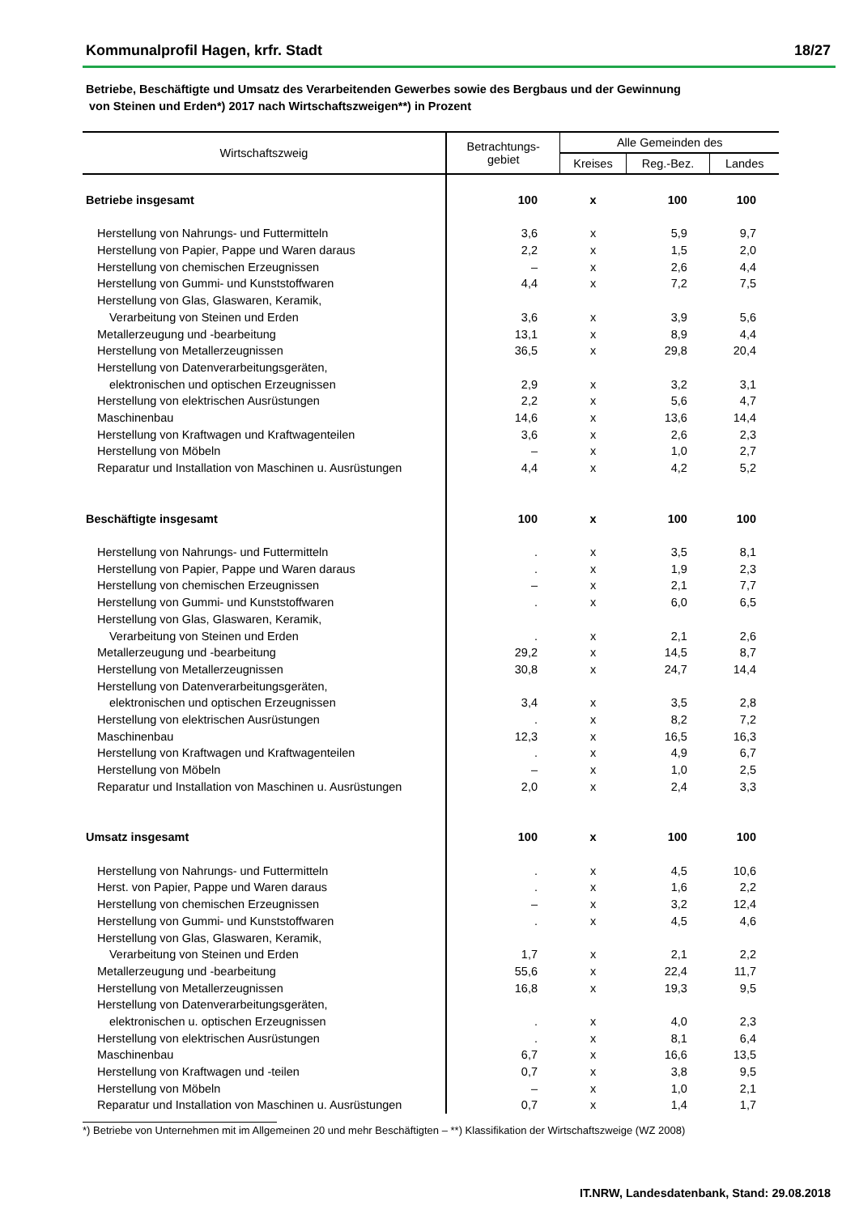Kommunalprofil Hagen, krfr. Stadt 18/27
Betriebe, Beschäftigte und Umsatz des Verarbeitenden Gewerbes sowie des Bergbaus und der Gewinnung
von Steinen und Erden*) 2017 nach Wirtschaftszweigen**) in Prozent
| Wirtschaftszweig | Betrachtungs- gebiet | Alle Gemeinden des | | |
| --- | --- | --- | --- | --- |
| | | Kreises | Reg.-Bez. | Landes |
| Betriebe insgesamt | 100 | x | 100 | 100 |
| Herstellung von Nahrungs- und Futtermitteln | 3,6 | x | 5,9 | 9,7 |
| Herstellung von Papier, Pappe und Waren daraus | 2,2 | x | 1,5 | 2,0 |
| Herstellung von chemischen Erzeugnissen | – | x | 2,6 | 4,4 |
| Herstellung von Gummi- und Kunststoffwaren | 4,4 | x | 7,2 | 7,5 |
| Herstellung von Glas, Glaswaren, Keramik, | | | | |
| Verarbeitung von Steinen und Erden | 3,6 | x | 3,9 | 5,6 |
| Metallerzeugung und -bearbeitung | 13,1 | x | 8,9 | 4,4 |
| Herstellung von Metallerzeugnissen | 36,5 | x | 29,8 | 20,4 |
| Herstellung von Datenverarbeitungsgeräten, | | | | |
| elektronischen und optischen Erzeugnissen | 2,9 | x | 3,2 | 3,1 |
| Herstellung von elektrischen Ausrüstungen | 2,2 | x | 5,6 | 4,7 |
| Maschinenbau | 14,6 | x | 13,6 | 14,4 |
| Herstellung von Kraftwagen und Kraftwagenteilen | 3,6 | x | 2,6 | 2,3 |
| Herstellung von Möbeln | – | x | 1,0 | 2,7 |
| Reparatur und Installation von Maschinen u. Ausrüstungen | 4,4 | x | 4,2 | 5,2 |
| Beschäftigte insgesamt | 100 | x | 100 | 100 |
| Herstellung von Nahrungs- und Futtermitteln | . | x | 3,5 | 8,1 |
| Herstellung von Papier, Pappe und Waren daraus | . | x | 1,9 | 2,3 |
| Herstellung von chemischen Erzeugnissen | – | x | 2,1 | 7,7 |
| Herstellung von Gummi- und Kunststoffwaren | . | x | 6,0 | 6,5 |
| Herstellung von Glas, Glaswaren, Keramik, | | | | |
| Verarbeitung von Steinen und Erden | . | x | 2,1 | 2,6 |
| Metallerzeugung und -bearbeitung | 29,2 | x | 14,5 | 8,7 |
| Herstellung von Metallerzeugnissen | 30,8 | x | 24,7 | 14,4 |
| Herstellung von Datenverarbeitungsgeräten, | | | | |
| elektronischen und optischen Erzeugnissen | 3,4 | x | 3,5 | 2,8 |
| Herstellung von elektrischen Ausrüstungen | . | x | 8,2 | 7,2 |
| Maschinenbau | 12,3 | x | 16,5 | 16,3 |
| Herstellung von Kraftwagen und Kraftwagenteilen | . | x | 4,9 | 6,7 |
| Herstellung von Möbeln | – | x | 1,0 | 2,5 |
| Reparatur und Installation von Maschinen u. Ausrüstungen | 2,0 | x | 2,4 | 3,3 |
| Umsatz insgesamt | 100 | x | 100 | 100 |
| Herstellung von Nahrungs- und Futtermitteln | . | x | 4,5 | 10,6 |
| Herst. von Papier, Pappe und Waren daraus | . | x | 1,6 | 2,2 |
| Herstellung von chemischen Erzeugnissen | – | x | 3,2 | 12,4 |
| Herstellung von Gummi- und Kunststoffwaren | . | x | 4,5 | 4,6 |
| Herstellung von Glas, Glaswaren, Keramik, | | | | |
| Verarbeitung von Steinen und Erden | 1,7 | x | 2,1 | 2,2 |
| Metallerzeugung und -bearbeitung | 55,6 | x | 22,4 | 11,7 |
| Herstellung von Metallerzeugnissen | 16,8 | x | 19,3 | 9,5 |
| Herstellung von Datenverarbeitungsgeräten, | | | | |
| elektronischen u. optischen Erzeugnissen | . | x | 4,0 | 2,3 |
| Herstellung von elektrischen Ausrüstungen | . | x | 8,1 | 6,4 |
| Maschinenbau | 6,7 | x | 16,6 | 13,5 |
| Herstellung von Kraftwagen und -teilen | 0,7 | x | 3,8 | 9,5 |
| Herstellung von Möbeln | – | x | 1,0 | 2,1 |
| Reparatur und Installation von Maschinen u. Ausrüstungen | 0,7 | x | 1,4 | 1,7 |
*) Betriebe von Unternehmen mit im Allgemeinen 20 und mehr Beschäftigten – **) Klassifikation der Wirtschaftszweige (WZ 2008)
IT.NRW, Landesdatenbank, Stand: 29.08.2018